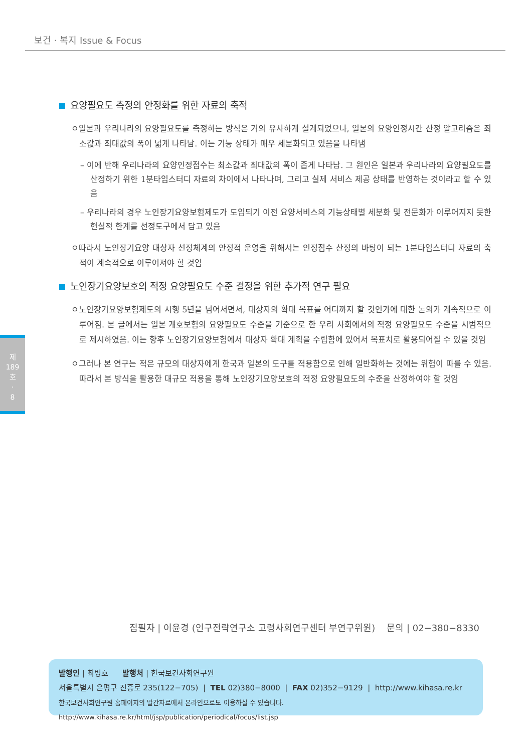보건 · 복지 Issue & Focus
제
189
호
·
8
요양필요도 측정의 안정화를 위한 자료의 축적
ㅇ일본과 우리나라의 요양필요도를 측정하는 방식은 거의 유사하게 설계되었으나, 일본의 요양인정시간 산정 알고리즘은 최소값과 최대값의 폭이 넓게 나타남. 이는 기능 상태가 매우 세분화되고 있음을 나타냄
– 이에 반해 우리나라의 요양인정점수는 최소값과 최대값의 폭이 좁게 나타남. 그 원인은 일본과 우리나라의 요양필요도를 산정하기 위한 1분타임스터디 자료의 차이에서 나타나며, 그리고 실제 서비스 제공 상태를 반영하는 것이라고 할 수 있음
– 우리나라의 경우 노인장기요양보험제도가 도입되기 이전 요양서비스의 기능상태별 세분화 및 전문화가 이루어지지 못한 현실적 한계를 선정도구에서 담고 있음
ㅇ따라서 노인장기요양 대상자 선정체계의 안정적 운영을 위해서는 인정점수 산정의 바탕이 되는 1분타임스터디 자료의 축적이 계속적으로 이루어져야 할 것임
노인장기요양보호의 적정 요양필요도 수준 결정을 위한 추가적 연구 필요
ㅇ노인장기요양보험제도의 시행 5년을 넘어서면서, 대상자의 확대 목표를 어디까지 할 것인가에 대한 논의가 계속적으로 이루어짐. 본 글에서는 일본 개호보험의 요양필요도 수준을 기준으로 한 우리 사회에서의 적정 요양필요도 수준을 시범적으로 제시하였음. 이는 향후 노인장기요양보험에서 대상자 확대 계획을 수립함에 있어서 목표치로 활용되어질 수 있을 것임
ㅇ그러나 본 연구는 적은 규모의 대상자에게 한국과 일본의 도구를 적용함으로 인해 일반화하는 것에는 위험이 따를 수 있음. 따라서 본 방식을 활용한 대규모 적용을 통해 노인장기요양보호의 적정 요양필요도의 수준을 산정하여야 할 것임
집필자 | 이윤경 (인구전략연구소 고령사회연구센터 부연구위원) 문의 | 02−380−8330
발행인 | 최병호 발행처 | 한국보건사회연구원
서울특별시 은평구 진흥로 235(122−705) | TEL 02)380−8000 | FAX 02)352−9129 | http://www.kihasa.re.kr
한국보건사회연구원 홈페이지의 발간자료에서 온라인으로도 이용하실 수 있습니다. http://www.kihasa.re.kr/html/jsp/publication/periodical/focus/list.jsp